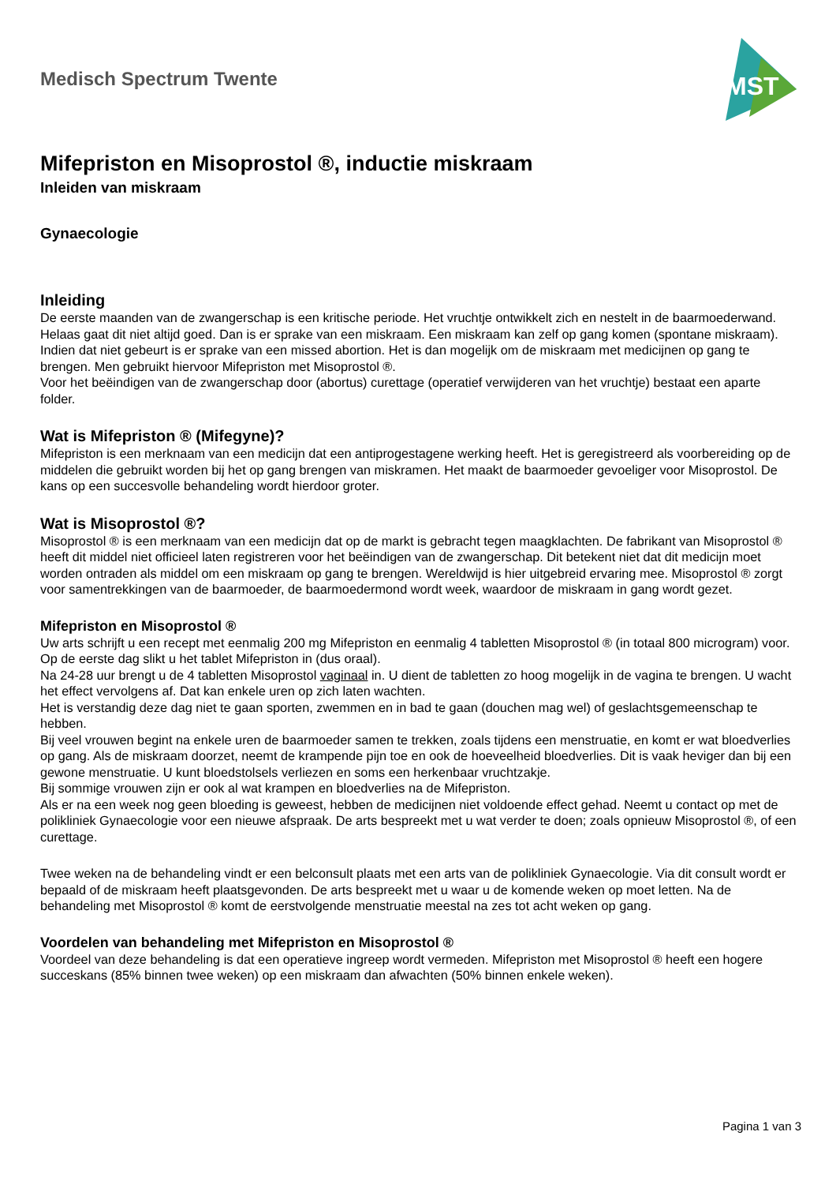Medisch Spectrum Twente
MST
Mifepriston en Misoprostol ®, inductie miskraam
Inleiden van miskraam
Gynaecologie
Inleiding
De eerste maanden van de zwangerschap is een kritische periode. Het vruchtje ontwikkelt zich en nestelt in de baarmoederwand. Helaas gaat dit niet altijd goed. Dan is er sprake van een miskraam. Een miskraam kan zelf op gang komen (spontane miskraam). Indien dat niet gebeurt is er sprake van een missed abortion. Het is dan mogelijk om de miskraam met medicijnen op gang te brengen. Men gebruikt hiervoor Mifepriston met Misoprostol ®.
Voor het beëindigen van de zwangerschap door (abortus) curettage (operatief verwijderen van het vruchtje) bestaat een aparte folder.
Wat is Mifepriston ® (Mifegyne)?
Mifepriston is een merknaam van een medicijn dat een antiprogestagene werking heeft. Het is geregistreerd als voorbereiding op de middelen die gebruikt worden bij het op gang brengen van miskramen. Het maakt de baarmoeder gevoeliger voor Misoprostol. De kans op een succesvolle behandeling wordt hierdoor groter.
Wat is Misoprostol ®?
Misoprostol ® is een merknaam van een medicijn dat op de markt is gebracht tegen maagklachten. De fabrikant van Misoprostol ® heeft dit middel niet officieel laten registreren voor het beëindigen van de zwangerschap. Dit betekent niet dat dit medicijn moet worden ontraden als middel om een miskraam op gang te brengen. Wereldwijd is hier uitgebreid ervaring mee. Misoprostol ® zorgt voor samentrekkingen van de baarmoeder, de baarmoedermond wordt week, waardoor de miskraam in gang wordt gezet.
Mifepriston en Misoprostol ®
Uw arts schrijft u een recept met eenmalig 200 mg Mifepriston en eenmalig 4 tabletten Misoprostol ® (in totaal 800 microgram) voor.
Op de eerste dag slikt u het tablet Mifepriston in (dus oraal).
Na 24-28 uur brengt u de 4 tabletten Misoprostol vaginaal in. U dient de tabletten zo hoog mogelijk in de vagina te brengen. U wacht het effect vervolgens af. Dat kan enkele uren op zich laten wachten.
Het is verstandig deze dag niet te gaan sporten, zwemmen en in bad te gaan (douchen mag wel) of geslachtsgemeenschap te hebben.
Bij veel vrouwen begint na enkele uren de baarmoeder samen te trekken, zoals tijdens een menstruatie, en komt er wat bloedverlies op gang. Als de miskraam doorzet, neemt de krampende pijn toe en ook de hoeveelheid bloedverlies. Dit is vaak heviger dan bij een gewone menstruatie. U kunt bloedstolsels verliezen en soms een herkenbaar vruchtzakje.
Bij sommige vrouwen zijn er ook al wat krampen en bloedverlies na de Mifepriston.
Als er na een week nog geen bloeding is geweest, hebben de medicijnen niet voldoende effect gehad. Neemt u contact op met de polikliniek Gynaecologie voor een nieuwe afspraak. De arts bespreekt met u wat verder te doen; zoals opnieuw Misoprostol ®, of een curettage.
Twee weken na de behandeling vindt er een belconsult plaats met een arts van de polikliniek Gynaecologie. Via dit consult wordt er bepaald of de miskraam heeft plaatsgevonden. De arts bespreekt met u waar u de komende weken op moet letten. Na de behandeling met Misoprostol ® komt de eerstvolgende menstruatie meestal na zes tot acht weken op gang.
Voordelen van behandeling met Mifepriston en Misoprostol ®
Voordeel van deze behandeling is dat een operatieve ingreep wordt vermeden. Mifepriston met Misoprostol ® heeft een hogere succeskans (85% binnen twee weken) op een miskraam dan afwachten (50% binnen enkele weken).
Pagina 1 van 3